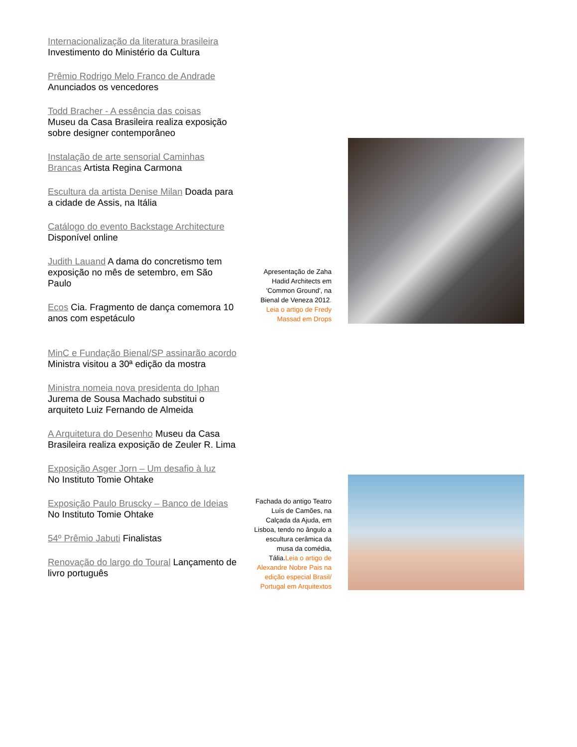Internacionalização da literatura brasileira
Investimento do Ministério da Cultura
Prêmio Rodrigo Melo Franco de Andrade
Anunciados os vencedores
Todd Bracher - A essência das coisas
Museu da Casa Brasileira realiza exposição sobre designer contemporâneo
Instalação de arte sensorial Caminhas Brancas Artista Regina Carmona
Escultura da artista Denise Milan Doada para a cidade de Assis, na Itália
Catálogo do evento Backstage Architecture
Disponível online
Judith Lauand A dama do concretismo tem exposição no mês de setembro, em São Paulo
Ecos Cia. Fragmento de dança comemora 10 anos com espetáculo
MinC e Fundação Bienal/SP assinarão acordo Ministra visitou a 30ª edição da mostra
Ministra nomeia nova presidenta do Iphan
Jurema de Sousa Machado substitui o arquiteto Luiz Fernando de Almeida
A Arquitetura do Desenho Museu da Casa Brasileira realiza exposição de Zeuler R. Lima
Exposição Asger Jorn – Um desafio à luz
No Instituto Tomie Ohtake
Exposição Paulo Bruscky – Banco de Ideias
No Instituto Tomie Ohtake
54º Prêmio Jabuti Finalistas
Renovação do largo do Toural Lançamento de livro português
Apresentação de Zaha Hadid Architects em 'Common Ground', na Bienal de Veneza 2012. Leia o artigo de Fredy Massad em Drops
Fachada do antigo Teatro Luís de Camões, na Calçada da Ajuda, em Lisboa, tendo no ângulo a escultura cerâmica da musa da comédia, Tália.Leia o artigo de Alexandre Nobre Pais na edição especial Brasil/ Portugal em Arquitextos